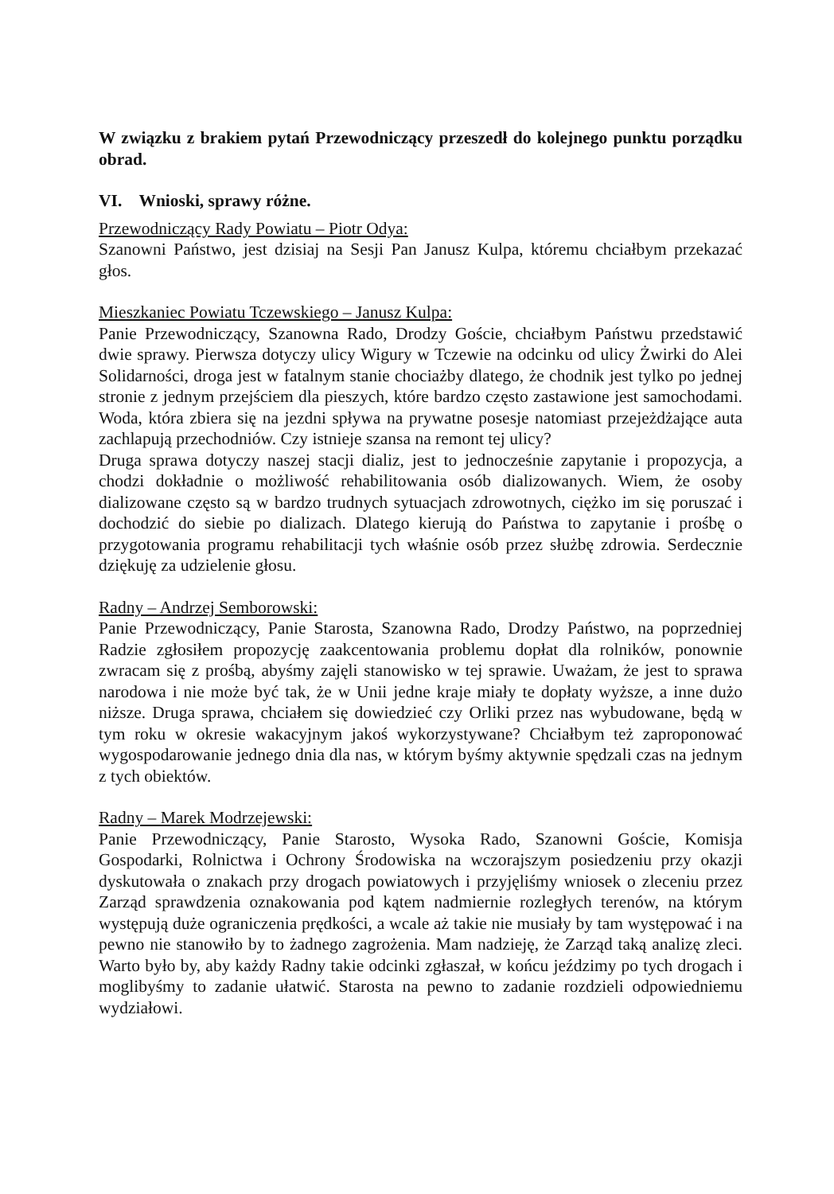W związku z brakiem pytań Przewodniczący przeszedł do kolejnego punktu porządku obrad.
VI. Wnioski, sprawy różne.
Przewodniczący Rady Powiatu – Piotr Odya:
Szanowni Państwo, jest dzisiaj na Sesji Pan Janusz Kulpa, któremu chciałbym przekazać głos.
Mieszkaniec Powiatu Tczewskiego – Janusz Kulpa:
Panie Przewodniczący, Szanowna Rado, Drodzy Goście, chciałbym Państwu przedstawić dwie sprawy. Pierwsza dotyczy ulicy Wigury w Tczewie na odcinku od ulicy Żwirki do Alei Solidarności, droga jest w fatalnym stanie chociażby dlatego, że chodnik jest tylko po jednej stronie z jednym przejściem dla pieszych, które bardzo często zastawione jest samochodami. Woda, która zbiera się na jezdni spływa na prywatne posesje natomiast przejeżdżające auta zachlapują przechodniów. Czy istnieje szansa na remont tej ulicy?
Druga sprawa dotyczy naszej stacji dializ, jest to jednocześnie zapytanie i propozycja, a chodzi dokładnie o możliwość rehabilitowania osób dializowanych. Wiem, że osoby dializowane często są w bardzo trudnych sytuacjach zdrowotnych, ciężko im się poruszać i dochodzić do siebie po dializach. Dlatego kierują do Państwa to zapytanie i prośbę o przygotowania programu rehabilitacji tych właśnie osób przez służbę zdrowia. Serdecznie dziękuję za udzielenie głosu.
Radny – Andrzej Semborowski:
Panie Przewodniczący, Panie Starosta, Szanowna Rado, Drodzy Państwo, na poprzedniej Radzie zgłosiłem propozycję zaakcentowania problemu dopłat dla rolników, ponownie zwracam się z prośbą, abyśmy zajęli stanowisko w tej sprawie. Uważam, że jest to sprawa narodowa i nie może być tak, że w Unii jedne kraje miały te dopłaty wyższe, a inne dużo niższe. Druga sprawa, chciałem się dowiedzieć czy Orliki przez nas wybudowane, będą w tym roku w okresie wakacyjnym jakoś wykorzystywane? Chciałbym też zaproponować wygospodarowanie jednego dnia dla nas, w którym byśmy aktywnie spędzali czas na jednym z tych obiektów.
Radny – Marek Modrzejewski:
Panie Przewodniczący, Panie Starosto, Wysoka Rado, Szanowni Goście, Komisja Gospodarki, Rolnictwa i Ochrony Środowiska na wczorajszym posiedzeniu przy okazji dyskutowała o znakach przy drogach powiatowych i przyjęliśmy wniosek o zleceniu przez Zarząd sprawdzenia oznakowania pod kątem nadmiernie rozległych terenów, na którym występują duże ograniczenia prędkości, a wcale aż takie nie musiały by tam występować i na pewno nie stanowiło by to żadnego zagrożenia. Mam nadzieję, że Zarząd taką analizę zleci. Warto było by, aby każdy Radny takie odcinki zgłaszał, w końcu jeździmy po tych drogach i moglibyśmy to zadanie ułatwić. Starosta na pewno to zadanie rozdzieli odpowiedniemu wydziałowi.